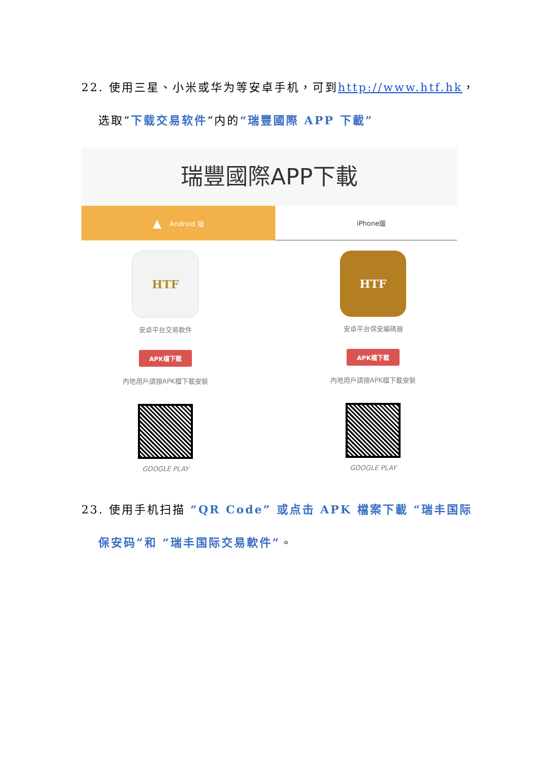22. 使用三星、小米或华为等安卓手机，可到http://www.htf.hk，
选取“下载交易软件“内的“瑞豐國際 APP 下載”
瑞豐國際APP下載
▲ Android 版 iPhone版
HTF
安卓平台交易軟件
APK檔下載
內地用戶請按APK檔下載安裝
GOOGLE PLAY
HTF
安卓平台保安編碼器
APK檔下載
內地用戶請按APK檔下載安裝
GOOGLE PLAY
23. 使用手机扫描 “QR Code” 或点击 APK 檔案下載 “瑞丰国际
保安码”和 “瑞丰国际交易軟件”。